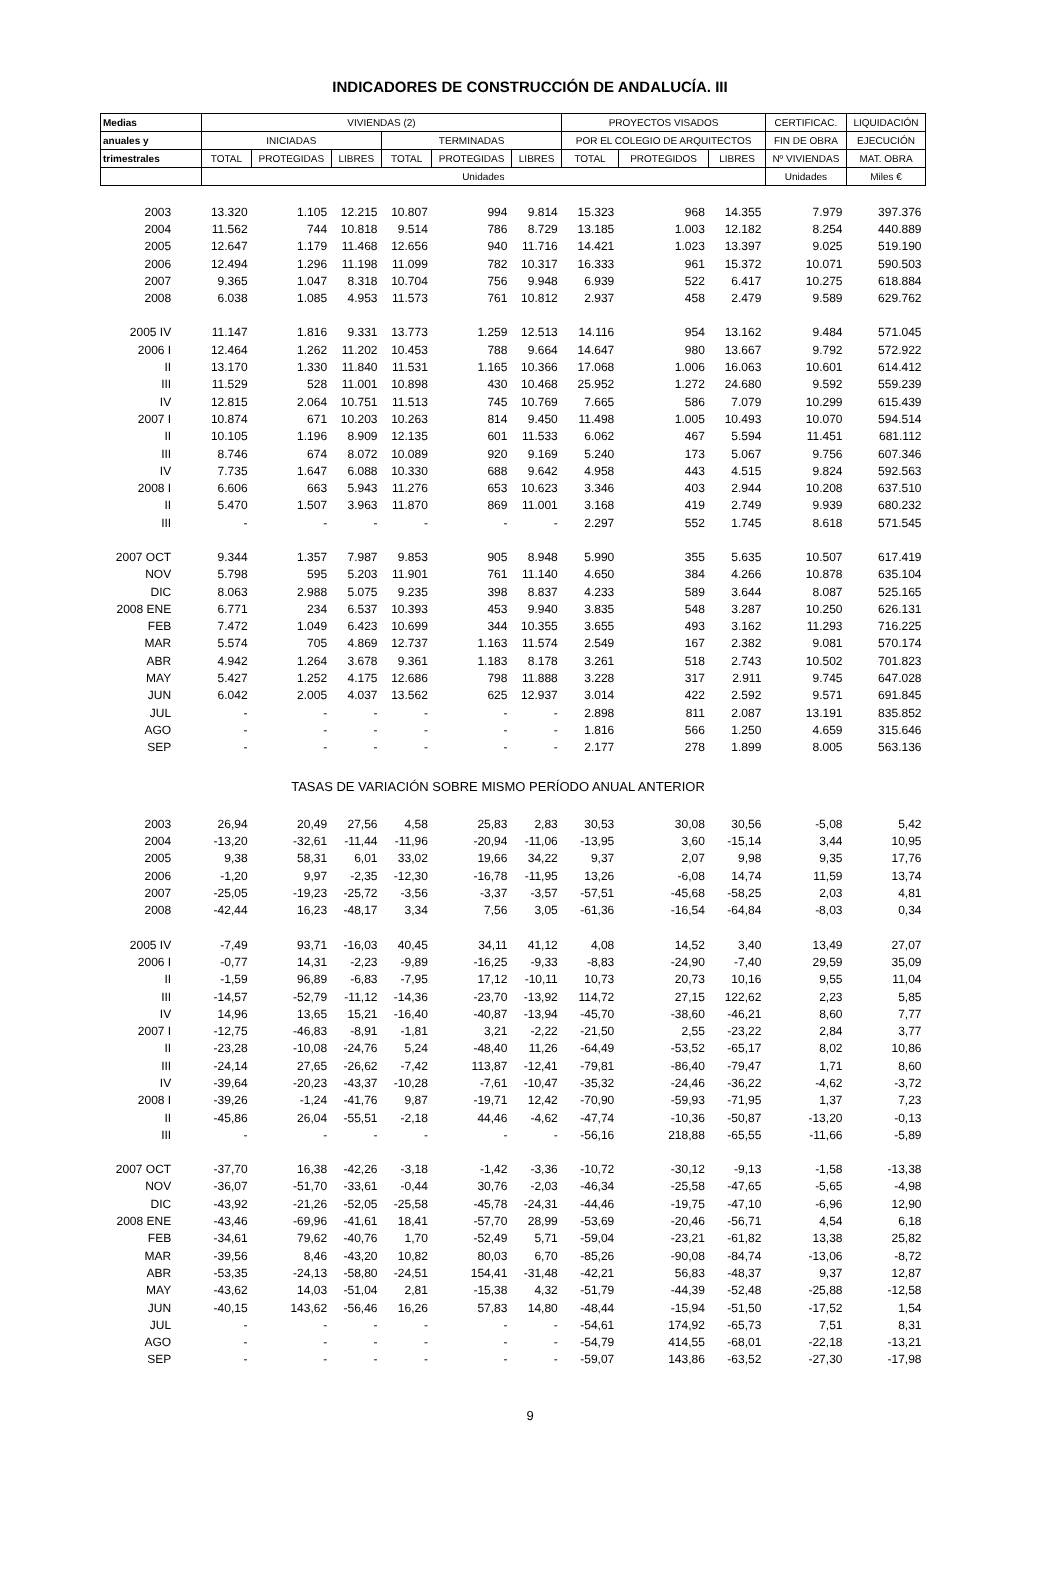INDICADORES DE CONSTRUCCIÓN DE ANDALUCÍA. III
| Medias | VIVIENDAS (2) | | | | | | PROYECTOS VISADOS | | | CERTIFICAC. | LIQUIDACIÓN |
| --- | --- | --- | --- | --- | --- | --- | --- | --- | --- | --- | --- |
| anuales y | INICIADAS | | | TERMINADAS | | | POR EL COLEGIO DE ARQUITECTOS | | | FIN DE OBRA | EJECUCIÓN |
| trimestrales | TOTAL | PROTEGIDAS | LIBRES | TOTAL | PROTEGIDAS | LIBRES | TOTAL | PROTEGIDOS | LIBRES | Nº VIVIENDAS | MAT. OBRA |
| | Unidades | | | | | | | | | Unidades | Miles € |
| 2003 | 13.320 | 1.105 | 12.215 | 10.807 | 994 | 9.814 | 15.323 | 968 | 14.355 | 7.979 | 397.376 |
| 2004 | 11.562 | 744 | 10.818 | 9.514 | 786 | 8.729 | 13.185 | 1.003 | 12.182 | 8.254 | 440.889 |
| 2005 | 12.647 | 1.179 | 11.468 | 12.656 | 940 | 11.716 | 14.421 | 1.023 | 13.397 | 9.025 | 519.190 |
| 2006 | 12.494 | 1.296 | 11.198 | 11.099 | 782 | 10.317 | 16.333 | 961 | 15.372 | 10.071 | 590.503 |
| 2007 | 9.365 | 1.047 | 8.318 | 10.704 | 756 | 9.948 | 6.939 | 522 | 6.417 | 10.275 | 618.884 |
| 2008 | 6.038 | 1.085 | 4.953 | 11.573 | 761 | 10.812 | 2.937 | 458 | 2.479 | 9.589 | 629.762 |
| 2005 IV | 11.147 | 1.816 | 9.331 | 13.773 | 1.259 | 12.513 | 14.116 | 954 | 13.162 | 9.484 | 571.045 |
| 2006 I | 12.464 | 1.262 | 11.202 | 10.453 | 788 | 9.664 | 14.647 | 980 | 13.667 | 9.792 | 572.922 |
| II | 13.170 | 1.330 | 11.840 | 11.531 | 1.165 | 10.366 | 17.068 | 1.006 | 16.063 | 10.601 | 614.412 |
| III | 11.529 | 528 | 11.001 | 10.898 | 430 | 10.468 | 25.952 | 1.272 | 24.680 | 9.592 | 559.239 |
| IV | 12.815 | 2.064 | 10.751 | 11.513 | 745 | 10.769 | 7.665 | 586 | 7.079 | 10.299 | 615.439 |
| 2007 I | 10.874 | 671 | 10.203 | 10.263 | 814 | 9.450 | 11.498 | 1.005 | 10.493 | 10.070 | 594.514 |
| II | 10.105 | 1.196 | 8.909 | 12.135 | 601 | 11.533 | 6.062 | 467 | 5.594 | 11.451 | 681.112 |
| III | 8.746 | 674 | 8.072 | 10.089 | 920 | 9.169 | 5.240 | 173 | 5.067 | 9.756 | 607.346 |
| IV | 7.735 | 1.647 | 6.088 | 10.330 | 688 | 9.642 | 4.958 | 443 | 4.515 | 9.824 | 592.563 |
| 2008 I | 6.606 | 663 | 5.943 | 11.276 | 653 | 10.623 | 3.346 | 403 | 2.944 | 10.208 | 637.510 |
| II | 5.470 | 1.507 | 3.963 | 11.870 | 869 | 11.001 | 3.168 | 419 | 2.749 | 9.939 | 680.232 |
| III | - | - | - | - | - | - | 2.297 | 552 | 1.745 | 8.618 | 571.545 |
| 2007 OCT | 9.344 | 1.357 | 7.987 | 9.853 | 905 | 8.948 | 5.990 | 355 | 5.635 | 10.507 | 617.419 |
| NOV | 5.798 | 595 | 5.203 | 11.901 | 761 | 11.140 | 4.650 | 384 | 4.266 | 10.878 | 635.104 |
| DIC | 8.063 | 2.988 | 5.075 | 9.235 | 398 | 8.837 | 4.233 | 589 | 3.644 | 8.087 | 525.165 |
| 2008 ENE | 6.771 | 234 | 6.537 | 10.393 | 453 | 9.940 | 3.835 | 548 | 3.287 | 10.250 | 626.131 |
| FEB | 7.472 | 1.049 | 6.423 | 10.699 | 344 | 10.355 | 3.655 | 493 | 3.162 | 11.293 | 716.225 |
| MAR | 5.574 | 705 | 4.869 | 12.737 | 1.163 | 11.574 | 2.549 | 167 | 2.382 | 9.081 | 570.174 |
| ABR | 4.942 | 1.264 | 3.678 | 9.361 | 1.183 | 8.178 | 3.261 | 518 | 2.743 | 10.502 | 701.823 |
| MAY | 5.427 | 1.252 | 4.175 | 12.686 | 798 | 11.888 | 3.228 | 317 | 2.911 | 9.745 | 647.028 |
| JUN | 6.042 | 2.005 | 4.037 | 13.562 | 625 | 12.937 | 3.014 | 422 | 2.592 | 9.571 | 691.845 |
| JUL | - | - | - | - | - | - | 2.898 | 811 | 2.087 | 13.191 | 835.852 |
| AGO | - | - | - | - | - | - | 1.816 | 566 | 1.250 | 4.659 | 315.646 |
| SEP | - | - | - | - | - | - | 2.177 | 278 | 1.899 | 8.005 | 563.136 |
| TASAS DE VARIACIÓN SOBRE MISMO PERÍODO ANUAL ANTERIOR | | | | | | | | | | | |
| 2003 | 26,94 | 20,49 | 27,56 | 4,58 | 25,83 | 2,83 | 30,53 | 30,08 | 30,56 | -5,08 | 5,42 |
| 2004 | -13,20 | -32,61 | -11,44 | -11,96 | -20,94 | -11,06 | -13,95 | 3,60 | -15,14 | 3,44 | 10,95 |
| 2005 | 9,38 | 58,31 | 6,01 | 33,02 | 19,66 | 34,22 | 9,37 | 2,07 | 9,98 | 9,35 | 17,76 |
| 2006 | -1,20 | 9,97 | -2,35 | -12,30 | -16,78 | -11,95 | 13,26 | -6,08 | 14,74 | 11,59 | 13,74 |
| 2007 | -25,05 | -19,23 | -25,72 | -3,56 | -3,37 | -3,57 | -57,51 | -45,68 | -58,25 | 2,03 | 4,81 |
| 2008 | -42,44 | 16,23 | -48,17 | 3,34 | 7,56 | 3,05 | -61,36 | -16,54 | -64,84 | -8,03 | 0,34 |
| 2005 IV | -7,49 | 93,71 | -16,03 | 40,45 | 34,11 | 41,12 | 4,08 | 14,52 | 3,40 | 13,49 | 27,07 |
| 2006 I | -0,77 | 14,31 | -2,23 | -9,89 | -16,25 | -9,33 | -8,83 | -24,90 | -7,40 | 29,59 | 35,09 |
| II | -1,59 | 96,89 | -6,83 | -7,95 | 17,12 | -10,11 | 10,73 | 20,73 | 10,16 | 9,55 | 11,04 |
| III | -14,57 | -52,79 | -11,12 | -14,36 | -23,70 | -13,92 | 114,72 | 27,15 | 122,62 | 2,23 | 5,85 |
| IV | 14,96 | 13,65 | 15,21 | -16,40 | -40,87 | -13,94 | -45,70 | -38,60 | -46,21 | 8,60 | 7,77 |
| 2007 I | -12,75 | -46,83 | -8,91 | -1,81 | 3,21 | -2,22 | -21,50 | 2,55 | -23,22 | 2,84 | 3,77 |
| II | -23,28 | -10,08 | -24,76 | 5,24 | -48,40 | 11,26 | -64,49 | -53,52 | -65,17 | 8,02 | 10,86 |
| III | -24,14 | 27,65 | -26,62 | -7,42 | 113,87 | -12,41 | -79,81 | -86,40 | -79,47 | 1,71 | 8,60 |
| IV | -39,64 | -20,23 | -43,37 | -10,28 | -7,61 | -10,47 | -35,32 | -24,46 | -36,22 | -4,62 | -3,72 |
| 2008 I | -39,26 | -1,24 | -41,76 | 9,87 | -19,71 | 12,42 | -70,90 | -59,93 | -71,95 | 1,37 | 7,23 |
| II | -45,86 | 26,04 | -55,51 | -2,18 | 44,46 | -4,62 | -47,74 | -10,36 | -50,87 | -13,20 | -0,13 |
| III | - | - | - | - | - | - | -56,16 | 218,88 | -65,55 | -11,66 | -5,89 |
| 2007 OCT | -37,70 | 16,38 | -42,26 | -3,18 | -1,42 | -3,36 | -10,72 | -30,12 | -9,13 | -1,58 | -13,38 |
| NOV | -36,07 | -51,70 | -33,61 | -0,44 | 30,76 | -2,03 | -46,34 | -25,58 | -47,65 | -5,65 | -4,98 |
| DIC | -43,92 | -21,26 | -52,05 | -25,58 | -45,78 | -24,31 | -44,46 | -19,75 | -47,10 | -6,96 | 12,90 |
| 2008 ENE | -43,46 | -69,96 | -41,61 | 18,41 | -57,70 | 28,99 | -53,69 | -20,46 | -56,71 | 4,54 | 6,18 |
| FEB | -34,61 | 79,62 | -40,76 | 1,70 | -52,49 | 5,71 | -59,04 | -23,21 | -61,82 | 13,38 | 25,82 |
| MAR | -39,56 | 8,46 | -43,20 | 10,82 | 80,03 | 6,70 | -85,26 | -90,08 | -84,74 | -13,06 | -8,72 |
| ABR | -53,35 | -24,13 | -58,80 | -24,51 | 154,41 | -31,48 | -42,21 | 56,83 | -48,37 | 9,37 | 12,87 |
| MAY | -43,62 | 14,03 | -51,04 | 2,81 | -15,38 | 4,32 | -51,79 | -44,39 | -52,48 | -25,88 | -12,58 |
| JUN | -40,15 | 143,62 | -56,46 | 16,26 | 57,83 | 14,80 | -48,44 | -15,94 | -51,50 | -17,52 | 1,54 |
| JUL | - | - | - | - | - | - | -54,61 | 174,92 | -65,73 | 7,51 | 8,31 |
| AGO | - | - | - | - | - | - | -54,79 | 414,55 | -68,01 | -22,18 | -13,21 |
| SEP | - | - | - | - | - | - | -59,07 | 143,86 | -63,52 | -27,30 | -17,98 |
9